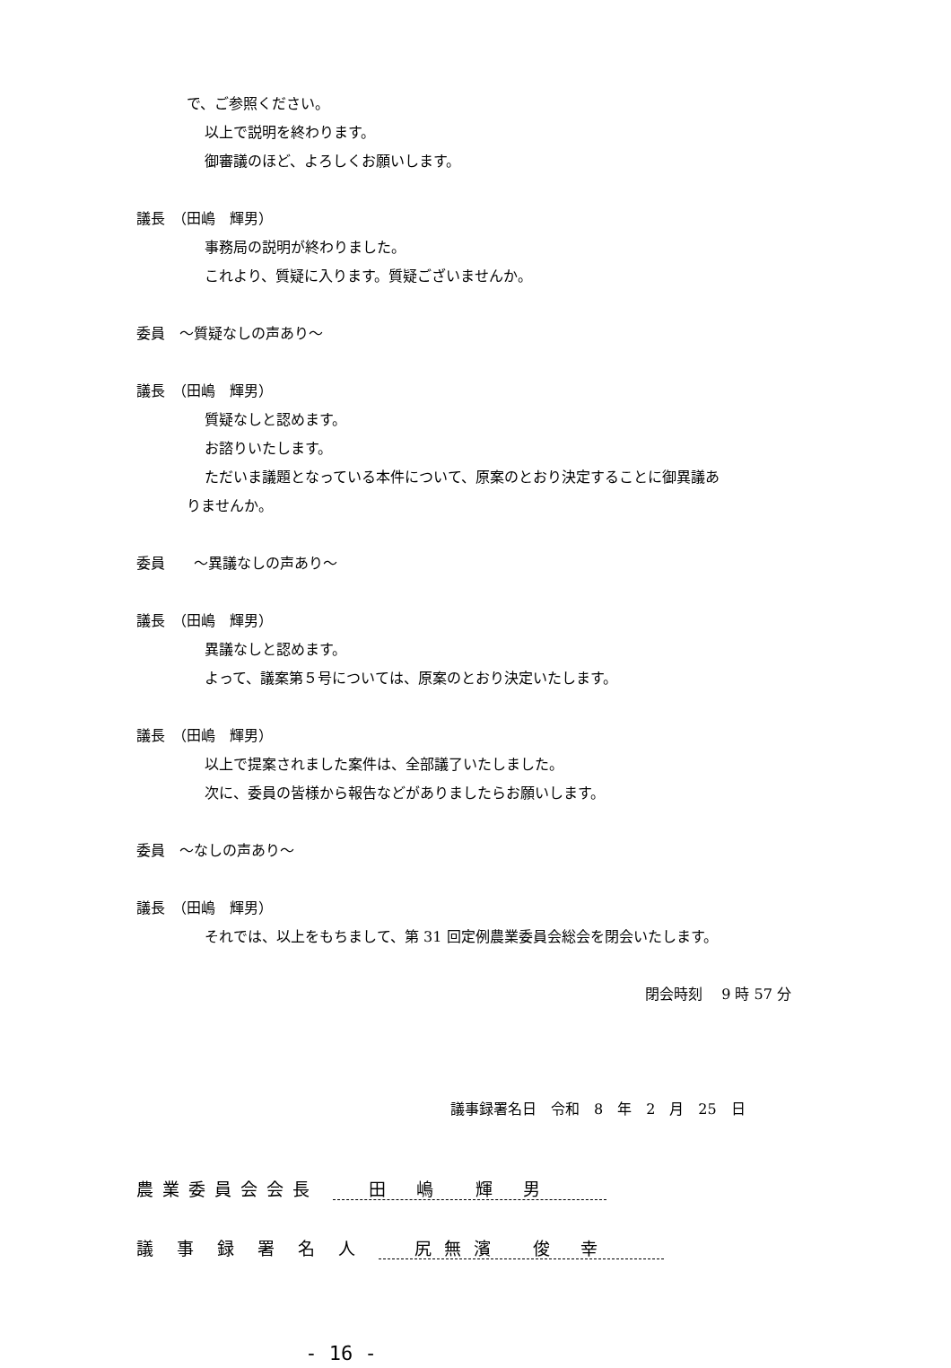で、ご参照ください。
以上で説明を終わります。
御審議のほど、よろしくお願いします。
議長　（田嶋　輝男）
事務局の説明が終わりました。
これより、質疑に入ります。質疑ございませんか。
委員　～質疑なしの声あり～
議長　（田嶋　輝男）
質疑なしと認めます。
お諮りいたします。
ただいま議題となっている本件について、原案のとおり決定することに御異議あ
りませんか。
委員　　～異議なしの声あり～
議長　（田嶋　輝男）
異議なしと認めます。
よって、議案第５号については、原案のとおり決定いたします。
議長　（田嶋　輝男）
以上で提案されました案件は、全部議了いたしました。
次に、委員の皆様から報告などがありましたらお願いします。
委員　～なしの声あり～
議長　（田嶋　輝男）
それでは、以上をもちまして、第 31 回定例農業委員会総会を閉会いたします。
閉会時刻　 9 時 57 分
議事録署名日　令和　8　年　2　月　25　日
農業委員会会長 田 嶋　輝 男
議 事 録 署 名 人 尻無濱　俊 幸
- 16 -